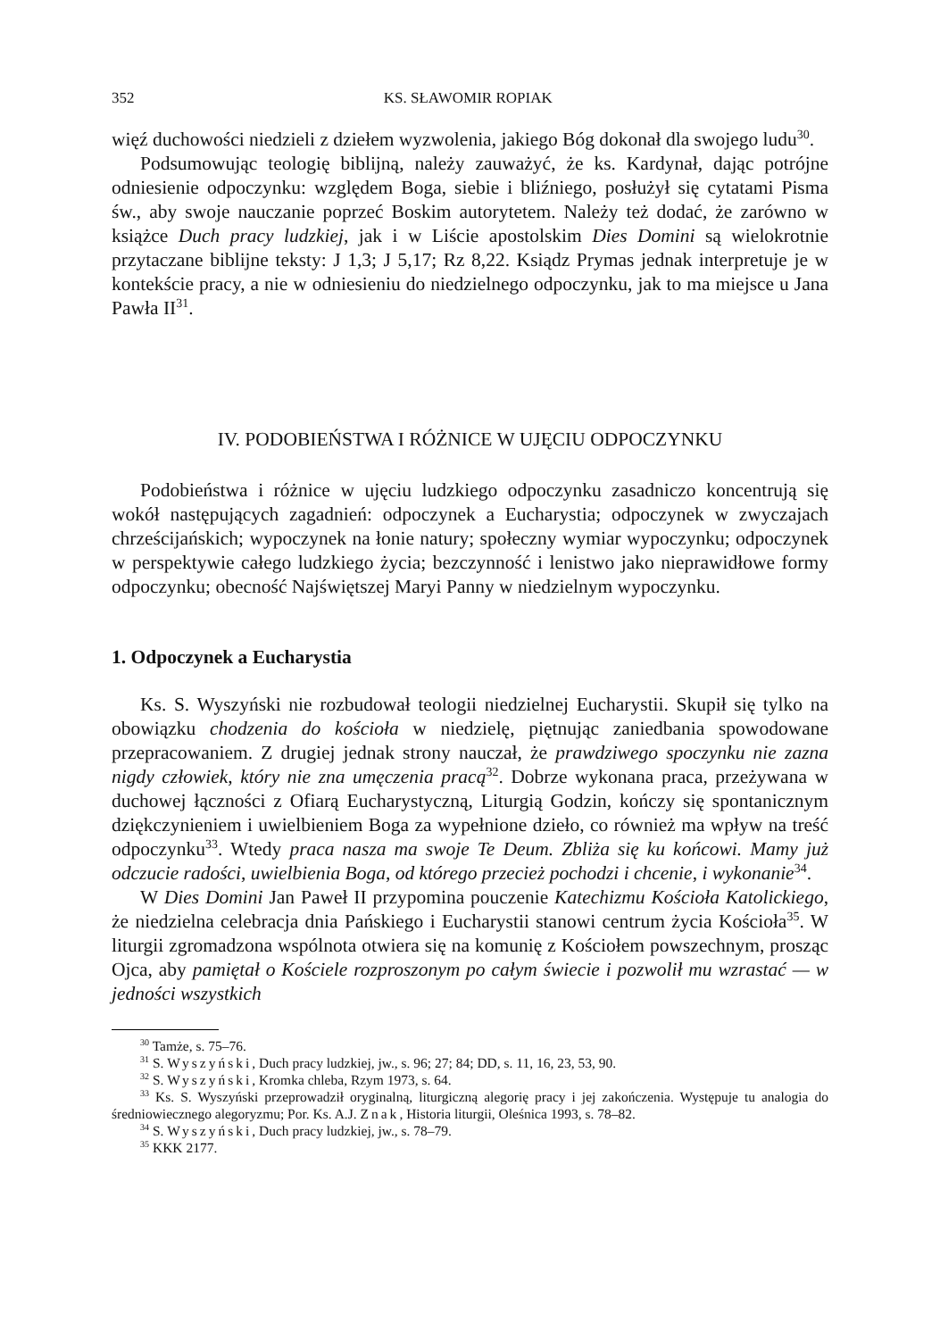352 KS. SŁAWOMIR ROPIAK
więź duchowości niedzieli z dziełem wyzwolenia, jakiego Bóg dokonał dla swojego ludu<sup>30</sup>.
Podsumowując teologię biblijną, należy zauważyć, że ks. Kardynał, dając potrójne odniesienie odpoczynku: względem Boga, siebie i bliźniego, posłużył się cytatami Pisma św., aby swoje nauczanie poprzeć Boskim autorytetem. Należy też dodać, że zarówno w książce Duch pracy ludzkiej, jak i w Liście apostolskim Dies Domini są wielokrotnie przytaczane biblijne teksty: J 1,3; J 5,17; Rz 8,22. Ksiądz Prymas jednak interpretuje je w kontekście pracy, a nie w odniesieniu do niedzielnego odpoczynku, jak to ma miejsce u Jana Pawła II<sup>31</sup>.
IV. PODOBIEŃSTWA I RÓŻNICE W UJĘCIU ODPOCZYNKU
Podobieństwa i różnice w ujęciu ludzkiego odpoczynku zasadniczo koncentrują się wokół następujących zagadnień: odpoczynek a Eucharystia; odpoczynek w zwyczajach chrześcijańskich; wypoczynek na łonie natury; społeczny wymiar wypoczynku; odpoczynek w perspektywie całego ludzkiego życia; bezczynność i lenistwo jako nieprawidłowe formy odpoczynku; obecność Najświętszej Maryi Panny w niedzielnym wypoczynku.
1. Odpoczynek a Eucharystia
Ks. S. Wyszyński nie rozbudował teologii niedzielnej Eucharystii. Skupił się tylko na obowiązku chodzenia do kościoła w niedzielę, piętnując zaniedbania spowodowane przepracowaniem. Z drugiej jednak strony nauczał, że prawdziwego spoczynku nie zazna nigdy człowiek, który nie zna umęczenia pracą<sup>32</sup>. Dobrze wykonana praca, przeżywana w duchowej łączności z Ofiarą Eucharystyczną, Liturgią Godzin, kończy się spontanicznym dziękczynieniem i uwielbieniem Boga za wypełnione dzieło, co również ma wpływ na treść odpoczynku<sup>33</sup>. Wtedy praca nasza ma swoje Te Deum. Zbliża się ku końcowi. Mamy już odczucie radości, uwielbienia Boga, od którego przecież pochodzi i chcenie, i wykonanie<sup>34</sup>.
W Dies Domini Jan Paweł II przypomina pouczenie Katechizmu Kościoła Katolickiego, że niedzielna celebracja dnia Pańskiego i Eucharystii stanowi centrum życia Kościoła<sup>35</sup>. W liturgii zgromadzona wspólnota otwiera się na komunię z Kościołem powszechnym, prosząc Ojca, aby pamiętał o Kościele rozproszonym po całym świecie i pozwolił mu wzrastać — w jedności wszystkich
<sup>30</sup> Tamże, s. 75–76.
<sup>31</sup> S. Wyszyński, Duch pracy ludzkiej, jw., s. 96; 27; 84; DD, s. 11, 16, 23, 53, 90.
<sup>32</sup> S. Wyszyński, Kromka chleba, Rzym 1973, s. 64.
<sup>33</sup> Ks. S. Wyszyński przeprowadził oryginalną, liturgiczną alegorię pracy i jej zakończenia. Występuje tu analogia do średniowiecznego alegoryzmu; Por. Ks. A.J. Znak, Historia liturgii, Oleśnica 1993, s. 78–82.
<sup>34</sup> S. Wyszyński, Duch pracy ludzkiej, jw., s. 78–79.
<sup>35</sup> KKK 2177.